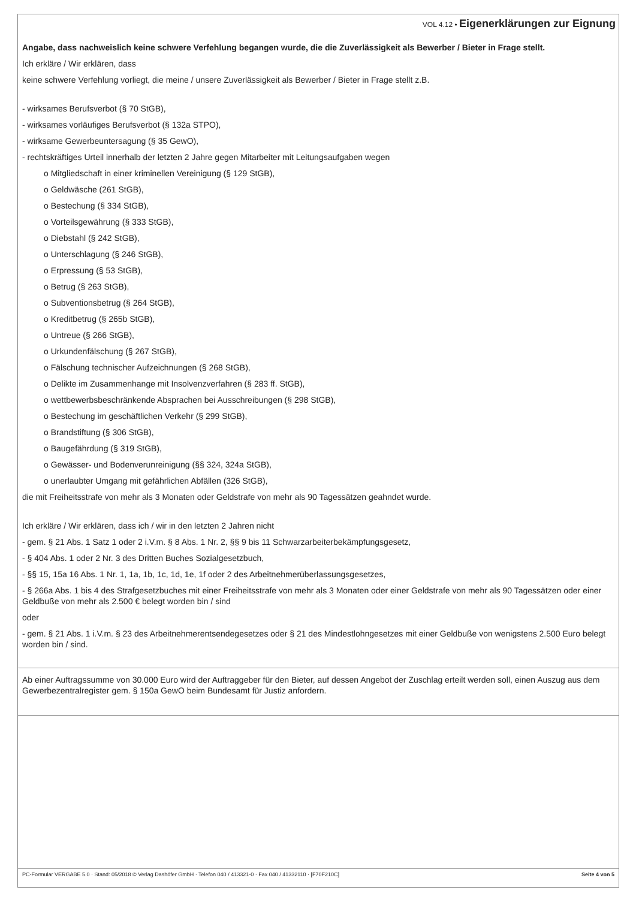VOL 4.12 • Eigenerklärungen zur Eignung
Angabe, dass nachweislich keine schwere Verfehlung begangen wurde, die die Zuverlässigkeit als Bewerber / Bieter in Frage stellt.
Ich erkläre / Wir erklären, dass
keine schwere Verfehlung vorliegt, die meine / unsere Zuverlässigkeit als Bewerber / Bieter in Frage stellt z.B.
- wirksames Berufsverbot (§ 70 StGB),
- wirksames vorläufiges Berufsverbot (§ 132a STPO),
- wirksame Gewerbeuntersagung (§ 35 GewO),
- rechtskräftiges Urteil innerhalb der letzten 2 Jahre gegen Mitarbeiter mit Leitungsaufgaben wegen
o Mitgliedschaft in einer kriminellen Vereinigung (§ 129 StGB),
o Geldwäsche (261 StGB),
o Bestechung (§ 334 StGB),
o Vorteilsgewährung (§ 333 StGB),
o Diebstahl (§ 242 StGB),
o Unterschlagung (§ 246 StGB),
o Erpressung (§ 53 StGB),
o Betrug (§ 263 StGB),
o Subventionsbetrug (§ 264 StGB),
o Kreditbetrug (§ 265b StGB),
o Untreue (§ 266 StGB),
o Urkundenfälschung (§ 267 StGB),
o Fälschung technischer Aufzeichnungen (§ 268 StGB),
o Delikte im Zusammenhange mit Insolvenzverfahren (§ 283 ff. StGB),
o wettbewerbsbeschränkende Absprachen bei Ausschreibungen (§ 298 StGB),
o Bestechung im geschäftlichen Verkehr (§ 299 StGB),
o Brandstiftung (§ 306 StGB),
o Baugefährdung (§ 319 StGB),
o Gewässer- und Bodenverunreinigung (§§ 324, 324a StGB),
o unerlaubter Umgang mit gefährlichen Abfällen (326 StGB),
die mit Freiheitsstrafe von mehr als 3 Monaten oder Geldstrafe von mehr als 90 Tagessätzen geahndet wurde.
Ich erkläre / Wir erklären, dass ich / wir in den letzten 2 Jahren nicht
- gem. § 21 Abs. 1 Satz 1 oder 2 i.V.m. § 8 Abs. 1 Nr. 2, §§ 9 bis 11 Schwarzarbeiterbekämpfungsgesetz,
- § 404 Abs. 1 oder 2 Nr. 3 des Dritten Buches Sozialgesetzbuch,
- §§ 15, 15a 16 Abs. 1 Nr. 1, 1a, 1b, 1c, 1d, 1e, 1f oder 2 des Arbeitnehmerüberlassungsgesetzes,
- § 266a Abs. 1 bis 4 des Strafgesetzbuches mit einer Freiheitsstrafe von mehr als 3 Monaten oder einer Geldstrafe von mehr als 90 Tagessätzen oder einer Geldbuße von mehr als 2.500 € belegt worden bin / sind
oder
- gem. § 21 Abs. 1 i.V.m. § 23 des Arbeitnehmerentsendegesetzes oder § 21 des Mindestlohngesetzes mit einer Geldbuße von wenigstens 2.500 Euro belegt worden bin / sind.
Ab einer Auftragssumme von 30.000 Euro wird der Auftraggeber für den Bieter, auf dessen Angebot der Zuschlag erteilt werden soll, einen Auszug aus dem Gewerbezentralregister gem. § 150a GewO beim Bundesamt für Justiz anfordern.
PC-Formular VERGABE 5.0 · Stand: 05/2018 © Verlag Dashöfer GmbH · Telefon 040 / 413321-0 · Fax 040 / 41332110 · [F70F210C] Seite 4 von 5